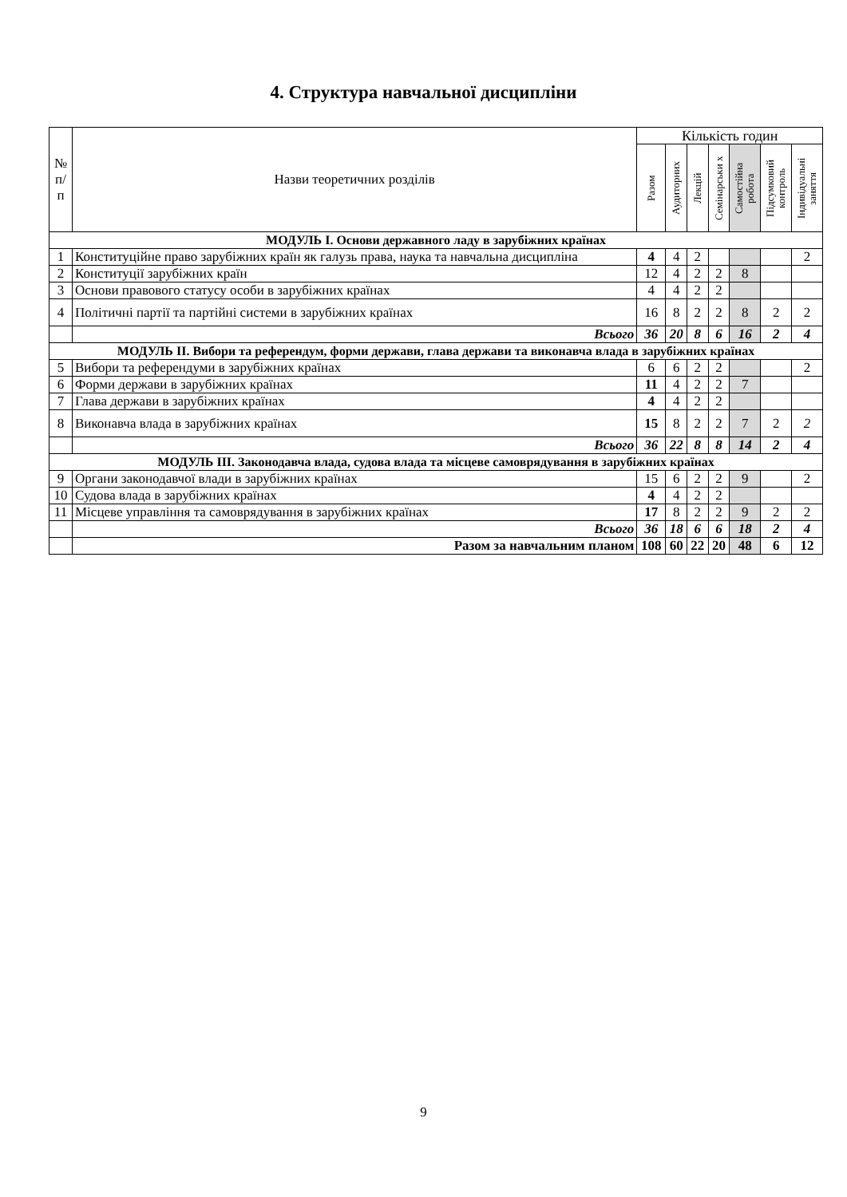4. Структура навчальної дисципліни
| № п/ п | Назви теоретичних розділів | Кількість годин | | | | | | |
| --- | --- | --- | --- | --- | --- | --- | --- | --- |
| | | Разом | Аудиторних | Лекцій | Семінарськи х | Самостійна робота | Підсумковий контроль | Індивідуальні заняття |
| МОДУЛЬ І. Основи державного ладу в зарубіжних країнах | | | | | | | | |
| 1 | Конституційне право зарубіжних країн як галузь права, наука та навчальна дисципліна | 4 | 4 | 2 | | | | 2 |
| 2 | Конституції зарубіжних країн | 12 | 4 | 2 | 2 | 8 | | |
| 3 | Основи правового статусу особи в зарубіжних країнах | 4 | 4 | 2 | 2 | | | |
| 4 | Політичні партії та партійні системи в зарубіжних країнах | 16 | 8 | 2 | 2 | 8 | 2 | 2 |
| | Всього | 36 | 20 | 8 | 6 | 16 | 2 | 4 |
| МОДУЛЬ ІІ. Вибори та референдум, форми держави, глава держави та виконавча влада в зарубіжних країнах | | | | | | | | |
| 5 | Вибори та референдуми в зарубіжних країнах | 6 | 6 | 2 | 2 | | | 2 |
| 6 | Форми держави в зарубіжних країнах | 11 | 4 | 2 | 2 | 7 | | |
| 7 | Глава держави в зарубіжних країнах | 4 | 4 | 2 | 2 | | | |
| 8 | Виконавча влада в зарубіжних країнах | 15 | 8 | 2 | 2 | 7 | 2 | 2 |
| | Всього | 36 | 22 | 8 | 8 | 14 | 2 | 4 |
| МОДУЛЬ ІІІ. Законодавча влада, судова влада та місцеве самоврядування в зарубіжних країнах | | | | | | | | |
| 9 | Органи законодавчої влади в зарубіжних країнах | 15 | 6 | 2 | 2 | 9 | | 2 |
| 10 | Судова влада в зарубіжних країнах | 4 | 4 | 2 | 2 | | | |
| 11 | Місцеве управління та самоврядування в зарубіжних країнах | 17 | 8 | 2 | 2 | 9 | 2 | 2 |
| | Всього | 36 | 18 | 6 | 6 | 18 | 2 | 4 |
| | Разом за навчальним планом | 108 | 60 | 22 | 20 | 48 | 6 | 12 |
9